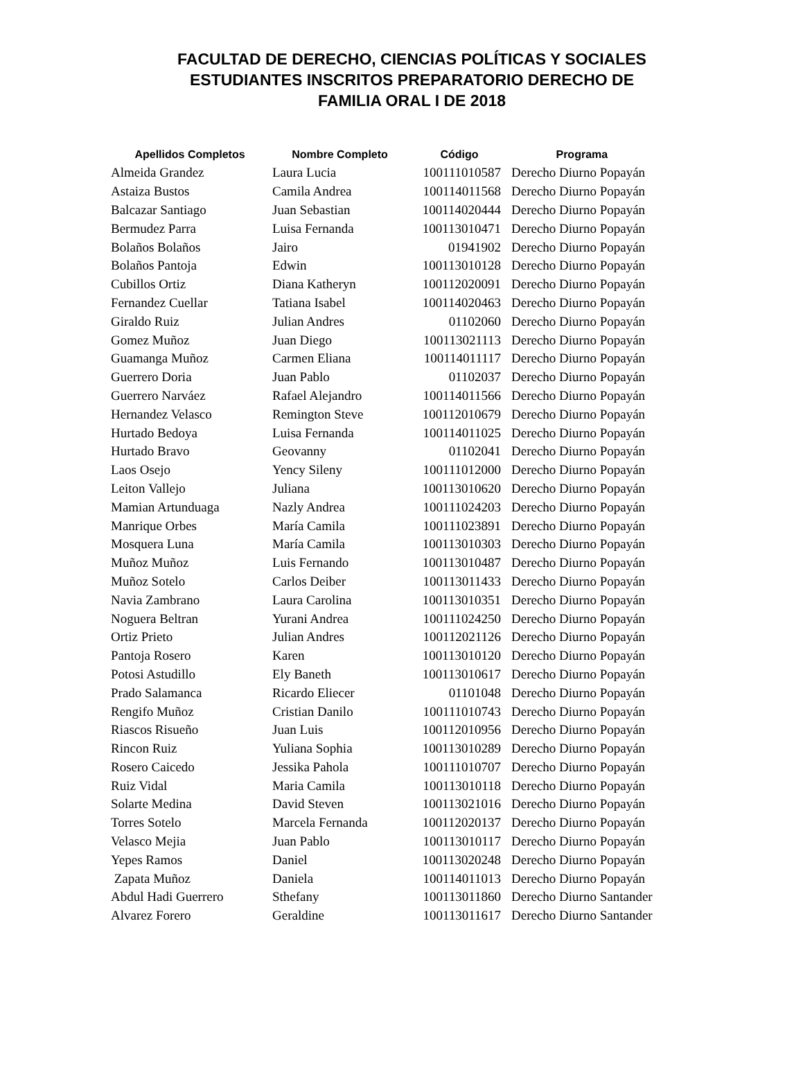FACULTAD DE DERECHO, CIENCIAS POLÍTICAS Y SOCIALES
ESTUDIANTES INSCRITOS PREPARATORIO DERECHO DE
FAMILIA ORAL I DE 2018
| Apellidos Completos | Nombre Completo | Código | Programa |
| --- | --- | --- | --- |
| Almeida Grandez | Laura Lucia | 100111010587 | Derecho Diurno Popayán |
| Astaiza Bustos | Camila Andrea | 100114011568 | Derecho Diurno Popayán |
| Balcazar Santiago | Juan Sebastian | 100114020444 | Derecho Diurno Popayán |
| Bermudez Parra | Luisa Fernanda | 100113010471 | Derecho Diurno Popayán |
| Bolaños Bolaños | Jairo | 01941902 | Derecho Diurno Popayán |
| Bolaños Pantoja | Edwin | 100113010128 | Derecho Diurno Popayán |
| Cubillos Ortiz | Diana Katheryn | 100112020091 | Derecho Diurno Popayán |
| Fernandez Cuellar | Tatiana Isabel | 100114020463 | Derecho Diurno Popayán |
| Giraldo Ruiz | Julian Andres | 01102060 | Derecho Diurno Popayán |
| Gomez Muñoz | Juan Diego | 100113021113 | Derecho Diurno Popayán |
| Guamanga Muñoz | Carmen Eliana | 100114011117 | Derecho Diurno Popayán |
| Guerrero Doria | Juan Pablo | 01102037 | Derecho Diurno Popayán |
| Guerrero Narváez | Rafael Alejandro | 100114011566 | Derecho Diurno Popayán |
| Hernandez Velasco | Remington Steve | 100112010679 | Derecho Diurno Popayán |
| Hurtado Bedoya | Luisa Fernanda | 100114011025 | Derecho Diurno Popayán |
| Hurtado Bravo | Geovanny | 01102041 | Derecho Diurno Popayán |
| Laos Osejo | Yency Sileny | 100111012000 | Derecho Diurno Popayán |
| Leiton Vallejo | Juliana | 100113010620 | Derecho Diurno Popayán |
| Mamian Artunduaga | Nazly Andrea | 100111024203 | Derecho Diurno Popayán |
| Manrique Orbes | María Camila | 100111023891 | Derecho Diurno Popayán |
| Mosquera Luna | María Camila | 100113010303 | Derecho Diurno Popayán |
| Muñoz Muñoz | Luis Fernando | 100113010487 | Derecho Diurno Popayán |
| Muñoz Sotelo | Carlos Deiber | 100113011433 | Derecho Diurno Popayán |
| Navia Zambrano | Laura Carolina | 100113010351 | Derecho Diurno Popayán |
| Noguera Beltran | Yurani Andrea | 100111024250 | Derecho Diurno Popayán |
| Ortiz Prieto | Julian Andres | 100112021126 | Derecho Diurno Popayán |
| Pantoja Rosero | Karen | 100113010120 | Derecho Diurno Popayán |
| Potosi Astudillo | Ely Baneth | 100113010617 | Derecho Diurno Popayán |
| Prado Salamanca | Ricardo Eliecer | 01101048 | Derecho Diurno Popayán |
| Rengifo Muñoz | Cristian Danilo | 100111010743 | Derecho Diurno Popayán |
| Riascos Risueño | Juan Luis | 100112010956 | Derecho Diurno Popayán |
| Rincon Ruiz | Yuliana Sophia | 100113010289 | Derecho Diurno Popayán |
| Rosero Caicedo | Jessika Pahola | 100111010707 | Derecho Diurno Popayán |
| Ruiz Vidal | Maria Camila | 100113010118 | Derecho Diurno Popayán |
| Solarte Medina | David Steven | 100113021016 | Derecho Diurno Popayán |
| Torres Sotelo | Marcela Fernanda | 100112020137 | Derecho Diurno Popayán |
| Velasco Mejia | Juan Pablo | 100113010117 | Derecho Diurno Popayán |
| Yepes Ramos | Daniel | 100113020248 | Derecho Diurno Popayán |
| Zapata Muñoz | Daniela | 100114011013 | Derecho Diurno Popayán |
| Abdul Hadi Guerrero | Sthefany | 100113011860 | Derecho Diurno Santander |
| Alvarez Forero | Geraldine | 100113011617 | Derecho Diurno Santander |